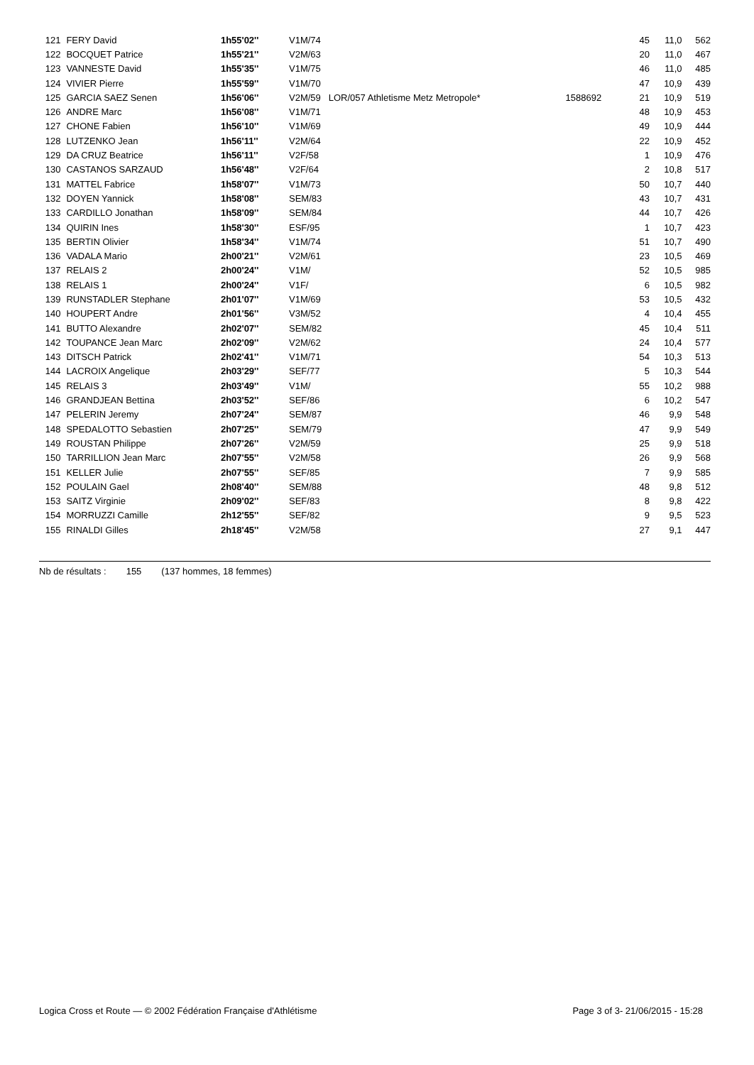| 121 | FERY David | 1h55'02'' | V1M/74 | | | 45 | 11,0 | 562 |
| 122 | BOCQUET Patrice | 1h55'21'' | V2M/63 | | | 20 | 11,0 | 467 |
| 123 | VANNESTE David | 1h55'35'' | V1M/75 | | | 46 | 11,0 | 485 |
| 124 | VIVIER Pierre | 1h55'59'' | V1M/70 | | | 47 | 10,9 | 439 |
| 125 | GARCIA SAEZ Senen | 1h56'06'' | V2M/59 | LOR/057 Athletisme Metz Metropole* | 1588692 | 21 | 10,9 | 519 |
| 126 | ANDRE Marc | 1h56'08'' | V1M/71 | | | 48 | 10,9 | 453 |
| 127 | CHONE Fabien | 1h56'10'' | V1M/69 | | | 49 | 10,9 | 444 |
| 128 | LUTZENKO Jean | 1h56'11'' | V2M/64 | | | 22 | 10,9 | 452 |
| 129 | DA CRUZ Beatrice | 1h56'11'' | V2F/58 | | | 1 | 10,9 | 476 |
| 130 | CASTANOS SARZAUD | 1h56'48'' | V2F/64 | | | 2 | 10,8 | 517 |
| 131 | MATTEL Fabrice | 1h58'07'' | V1M/73 | | | 50 | 10,7 | 440 |
| 132 | DOYEN Yannick | 1h58'08'' | SEM/83 | | | 43 | 10,7 | 431 |
| 133 | CARDILLO Jonathan | 1h58'09'' | SEM/84 | | | 44 | 10,7 | 426 |
| 134 | QUIRIN Ines | 1h58'30'' | ESF/95 | | | 1 | 10,7 | 423 |
| 135 | BERTIN Olivier | 1h58'34'' | V1M/74 | | | 51 | 10,7 | 490 |
| 136 | VADALA Mario | 2h00'21'' | V2M/61 | | | 23 | 10,5 | 469 |
| 137 | RELAIS 2 | 2h00'24'' | V1M/ | | | 52 | 10,5 | 985 |
| 138 | RELAIS 1 | 2h00'24'' | V1F/ | | | 6 | 10,5 | 982 |
| 139 | RUNSTADLER Stephane | 2h01'07'' | V1M/69 | | | 53 | 10,5 | 432 |
| 140 | HOUPERT Andre | 2h01'56'' | V3M/52 | | | 4 | 10,4 | 455 |
| 141 | BUTTO Alexandre | 2h02'07'' | SEM/82 | | | 45 | 10,4 | 511 |
| 142 | TOUPANCE Jean Marc | 2h02'09'' | V2M/62 | | | 24 | 10,4 | 577 |
| 143 | DITSCH Patrick | 2h02'41'' | V1M/71 | | | 54 | 10,3 | 513 |
| 144 | LACROIX Angelique | 2h03'29'' | SEF/77 | | | 5 | 10,3 | 544 |
| 145 | RELAIS 3 | 2h03'49'' | V1M/ | | | 55 | 10,2 | 988 |
| 146 | GRANDJEAN Bettina | 2h03'52'' | SEF/86 | | | 6 | 10,2 | 547 |
| 147 | PELERIN Jeremy | 2h07'24'' | SEM/87 | | | 46 | 9,9 | 548 |
| 148 | SPEDALOTTO Sebastien | 2h07'25'' | SEM/79 | | | 47 | 9,9 | 549 |
| 149 | ROUSTAN Philippe | 2h07'26'' | V2M/59 | | | 25 | 9,9 | 518 |
| 150 | TARRILLION Jean Marc | 2h07'55'' | V2M/58 | | | 26 | 9,9 | 568 |
| 151 | KELLER Julie | 2h07'55'' | SEF/85 | | | 7 | 9,9 | 585 |
| 152 | POULAIN Gael | 2h08'40'' | SEM/88 | | | 48 | 9,8 | 512 |
| 153 | SAITZ Virginie | 2h09'02'' | SEF/83 | | | 8 | 9,8 | 422 |
| 154 | MORRUZZI Camille | 2h12'55'' | SEF/82 | | | 9 | 9,5 | 523 |
| 155 | RINALDI Gilles | 2h18'45'' | V2M/58 | | | 27 | 9,1 | 447 |
Nb de résultats : 155 (137 hommes, 18 femmes)
Logica Cross et Route — © 2002 Fédération Française d'Athlétisme Page 3 of 3- 21/06/2015 - 15:28